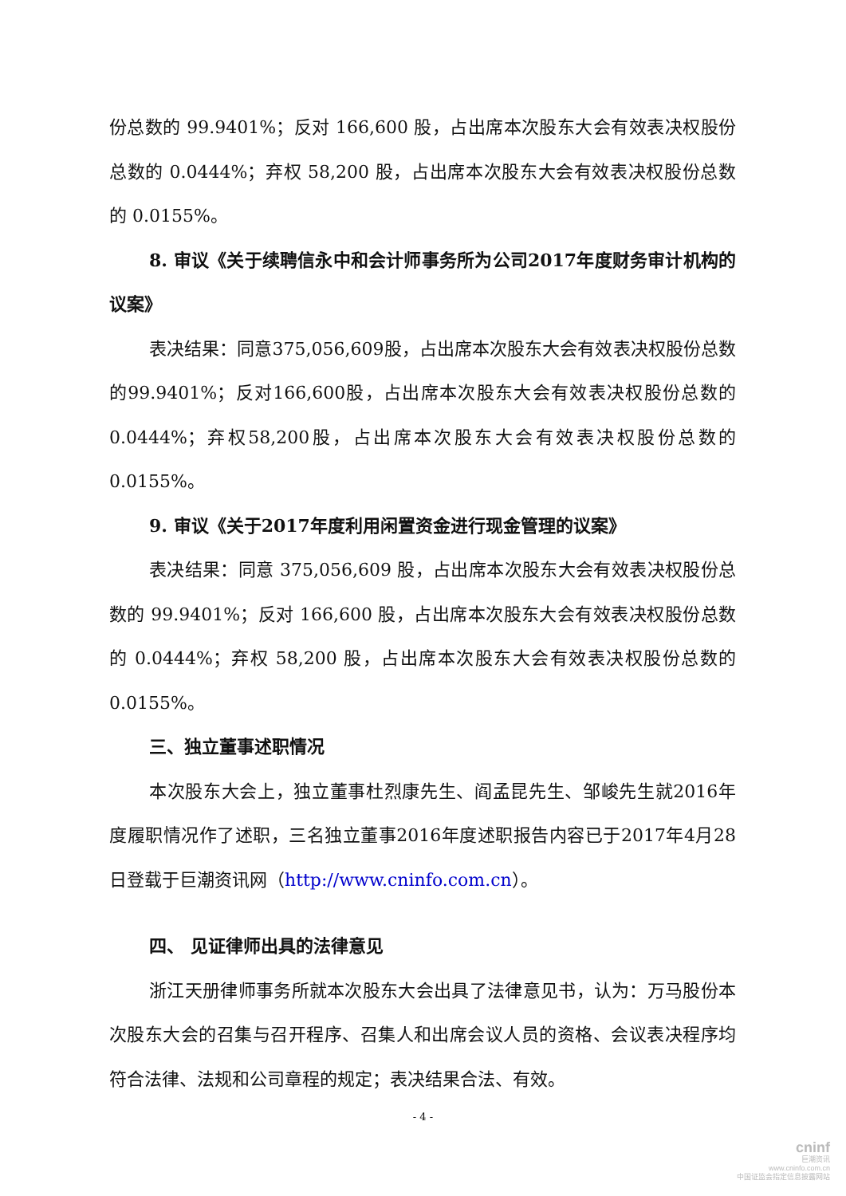份总数的 99.9401%；反对 166,600 股，占出席本次股东大会有效表决权股份总数的 0.0444%；弃权 58,200 股，占出席本次股东大会有效表决权股份总数的 0.0155%。
8. 审议《关于续聘信永中和会计师事务所为公司2017年度财务审计机构的议案》
表决结果：同意375,056,609股，占出席本次股东大会有效表决权股份总数的99.9401%；反对166,600股，占出席本次股东大会有效表决权股份总数的0.0444%；弃权58,200股，占出席本次股东大会有效表决权股份总数的0.0155%。
9. 审议《关于2017年度利用闲置资金进行现金管理的议案》
表决结果：同意 375,056,609 股，占出席本次股东大会有效表决权股份总数的 99.9401%；反对 166,600 股，占出席本次股东大会有效表决权股份总数的 0.0444%；弃权 58,200 股，占出席本次股东大会有效表决权股份总数的 0.0155%。
三、独立董事述职情况
本次股东大会上，独立董事杜烈康先生、阎孟昆先生、邹峻先生就2016年度履职情况作了述职，三名独立董事2016年度述职报告内容已于2017年4月28日登载于巨潮资讯网（http://www.cninfo.com.cn）。
四、 见证律师出具的法律意见
浙江天册律师事务所就本次股东大会出具了法律意见书，认为：万马股份本次股东大会的召集与召开程序、召集人和出席会议人员的资格、会议表决程序均符合法律、法规和公司章程的规定；表决结果合法、有效。
- 4 -
cninf
巨潮资讯
www.cninfo.com.cn
中国证监会指定信息披露网站